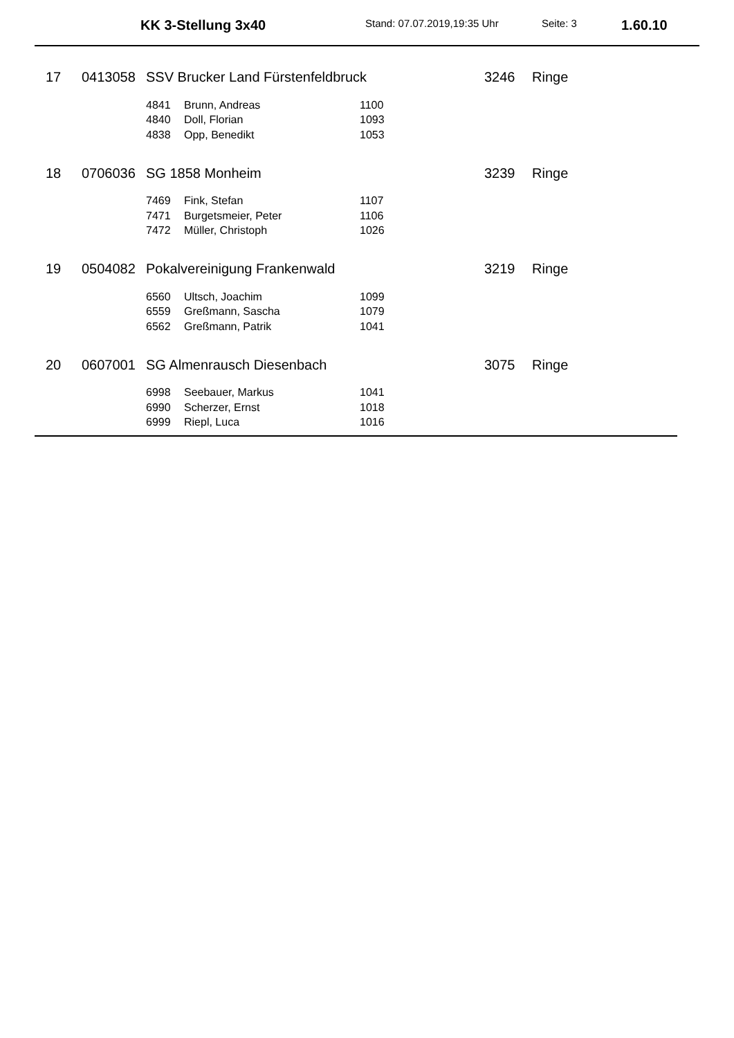KK 3-Stellung 3x40 Stand: 07.07.2019,19:35 Uhr Seite: 3 1.60.10
| 17 | 0413058 | SSV Brucker Land Fürstenfeldbruck | | | 3246 | Ringe |
| | | 4841 | Brunn, Andreas | 1100 | | |
| | | 4840 | Doll, Florian | 1093 | | |
| | | 4838 | Opp, Benedikt | 1053 | | |
| 18 | 0706036 | SG 1858 Monheim | | | 3239 | Ringe |
| | | 7469 | Fink, Stefan | 1107 | | |
| | | 7471 | Burgetsmeier, Peter | 1106 | | |
| | | 7472 | Müller, Christoph | 1026 | | |
| 19 | 0504082 | Pokalvereinigung Frankenwald | | | 3219 | Ringe |
| | | 6560 | Ultsch, Joachim | 1099 | | |
| | | 6559 | Greßmann, Sascha | 1079 | | |
| | | 6562 | Greßmann, Patrik | 1041 | | |
| 20 | 0607001 | SG Almenrausch Diesenbach | | | 3075 | Ringe |
| | | 6998 | Seebauer, Markus | 1041 | | |
| | | 6990 | Scherzer, Ernst | 1018 | | |
| | | 6999 | Riepl, Luca | 1016 | | |